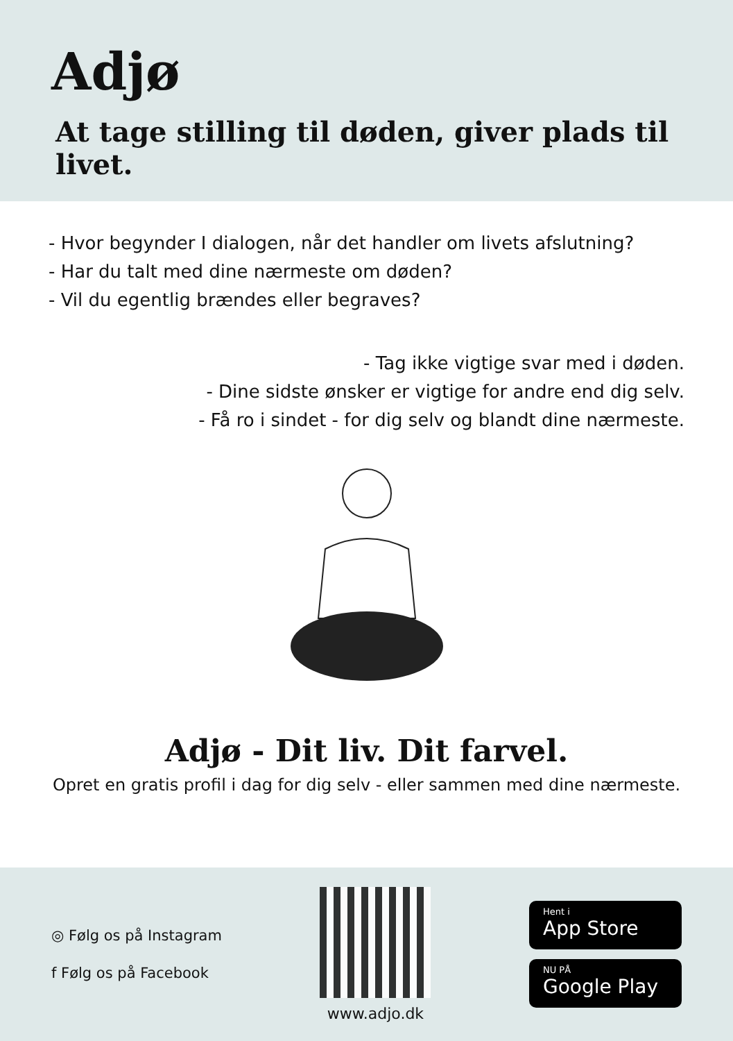Adjø
At tage stilling til døden, giver plads til livet.
- Hvor begynder I dialogen, når det handler om livets afslutning?
- Har du talt med dine nærmeste om døden?
- Vil du egentlig brændes eller begraves?
- Tag ikke vigtige svar med i døden.
- Dine sidste ønsker er vigtige for andre end dig selv.
- Få ro i sindet - for dig selv og blandt dine nærmeste.
Adjø - Dit liv. Dit farvel.
Opret en gratis profil i dag for dig selv - eller sammen med dine nærmeste.
◎ Følg os på Instagram
f Følg os på Facebook
www.adjo.dk
Hent i
App Store
NU PÅ
Google Play